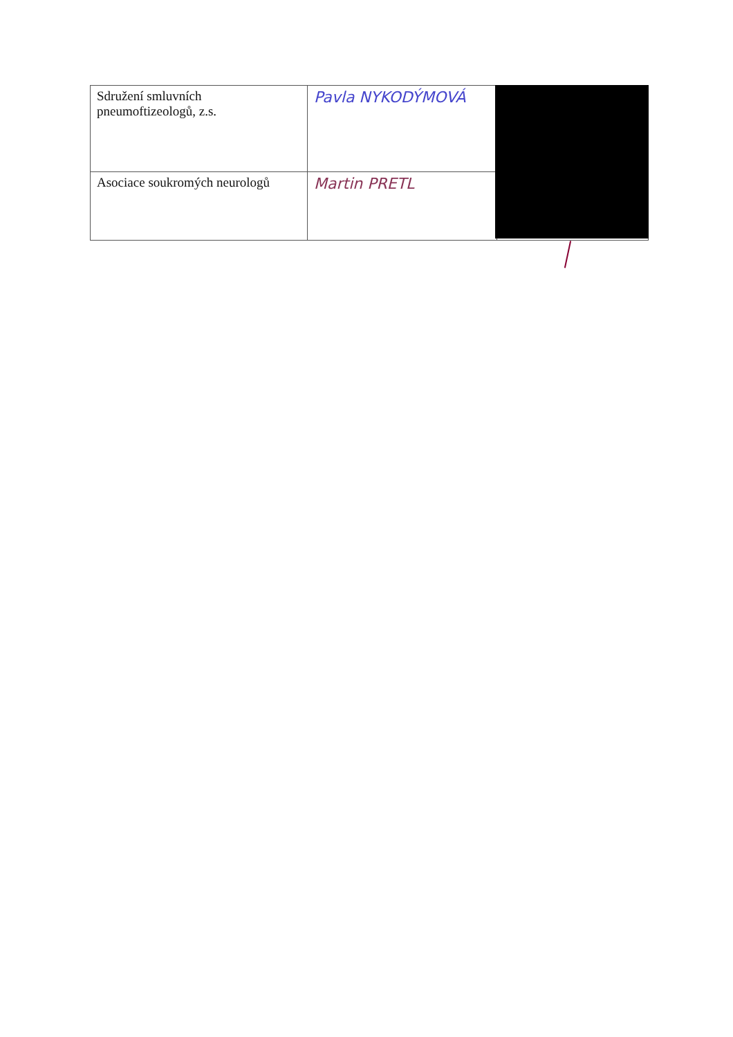| Sdružení smluvních pneumoftizeologů, z.s. | Pavla NYKODÝMOVÁ | |
| Asociace soukromých neurologů | Martin PRETL | |